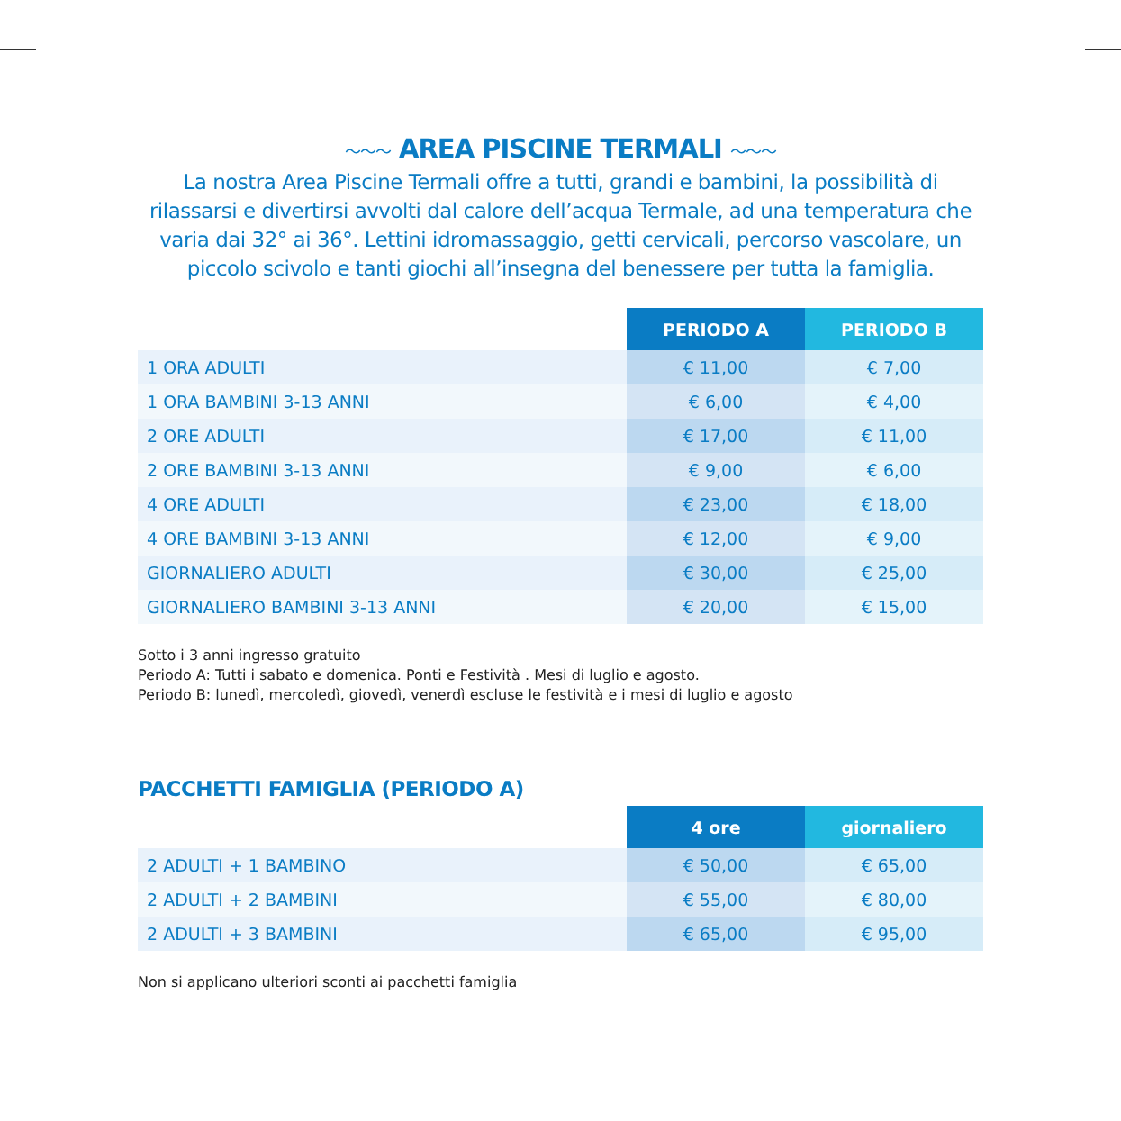～～～ AREA PISCINE TERMALI ～～～
La nostra Area Piscine Termali offre a tutti, grandi e bambini, la possibilità di rilassarsi e divertirsi avvolti dal calore dell’acqua Termale, ad una temperatura che varia dai 32° ai 36°. Lettini idromassaggio, getti cervicali, percorso vascolare, un piccolo scivolo e tanti giochi all’insegna del benessere per tutta la famiglia.
| | PERIODO A | PERIODO B |
| --- | --- | --- |
| 1 ORA ADULTI | € 11,00 | € 7,00 |
| 1 ORA BAMBINI 3-13 ANNI | € 6,00 | € 4,00 |
| 2 ORE ADULTI | € 17,00 | € 11,00 |
| 2 ORE BAMBINI 3-13 ANNI | € 9,00 | € 6,00 |
| 4 ORE ADULTI | € 23,00 | € 18,00 |
| 4 ORE BAMBINI 3-13 ANNI | € 12,00 | € 9,00 |
| GIORNALIERO ADULTI | € 30,00 | € 25,00 |
| GIORNALIERO BAMBINI 3-13 ANNI | € 20,00 | € 15,00 |
Sotto i 3 anni ingresso gratuito
Periodo A: Tutti i sabato e domenica. Ponti e Festività . Mesi di luglio e agosto.
Periodo B: lunedì, mercoledì, giovedì, venerdì escluse le festività e i mesi di luglio e agosto
PACCHETTI FAMIGLIA (PERIODO A)
| | 4 ore | giornaliero |
| --- | --- | --- |
| 2 ADULTI + 1 BAMBINO | € 50,00 | € 65,00 |
| 2 ADULTI + 2 BAMBINI | € 55,00 | € 80,00 |
| 2 ADULTI + 3 BAMBINI | € 65,00 | € 95,00 |
Non si applicano ulteriori sconti ai pacchetti famiglia